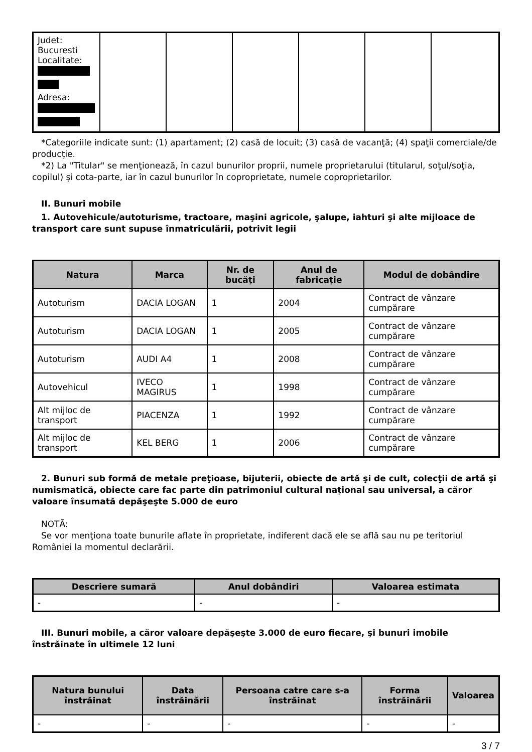| Judet: Bucuresti Localitate: Adresa: | | | | | | |
*Categoriile indicate sunt: (1) apartament; (2) casă de locuit; (3) casă de vacanţă; (4) spaţii comerciale/de producţie.
*2) La "Titular" se menţionează, în cazul bunurilor proprii, numele proprietarului (titularul, soţul/soţia, copilul) și cota-parte, iar în cazul bunurilor în coproprietate, numele coproprietarilor.
II. Bunuri mobile
1. Autovehicule/autoturisme, tractoare, maşini agricole, şalupe, iahturi şi alte mijloace de transport care sunt supuse înmatriculării, potrivit legii
| Natura | Marca | Nr. de bucăţi | Anul de fabricaţie | Modul de dobândire |
| --- | --- | --- | --- | --- |
| Autoturism | DACIA LOGAN | 1 | 2004 | Contract de vânzare cumpărare |
| Autoturism | DACIA LOGAN | 1 | 2005 | Contract de vânzare cumpărare |
| Autoturism | AUDI A4 | 1 | 2008 | Contract de vânzare cumpărare |
| Autovehicul | IVECO MAGIRUS | 1 | 1998 | Contract de vânzare cumpărare |
| Alt mijloc de transport | PIACENZA | 1 | 1992 | Contract de vânzare cumpărare |
| Alt mijloc de transport | KEL BERG | 1 | 2006 | Contract de vânzare cumpărare |
2. Bunuri sub formă de metale preţioase, bijuterii, obiecte de artă şi de cult, colecţii de artă şi numismatică, obiecte care fac parte din patrimoniul cultural naţional sau universal, a căror valoare însumată depăşeşte 5.000 de euro
NOTĂ:
Se vor menţiona toate bunurile aflate în proprietate, indiferent dacă ele se află sau nu pe teritoriul României la momentul declarării.
| Descriere sumară | Anul dobândiri | Valoarea estimata |
| --- | --- | --- |
| - | - | - |
III. Bunuri mobile, a căror valoare depăşeşte 3.000 de euro fiecare, şi bunuri imobile înstrăinate în ultimele 12 luni
| Natura bunului înstrăinat | Data înstrăinării | Persoana catre care s-a înstrăinat | Forma înstrăinării | Valoarea |
| --- | --- | --- | --- | --- |
| - | - | - | - | - |
3 / 7